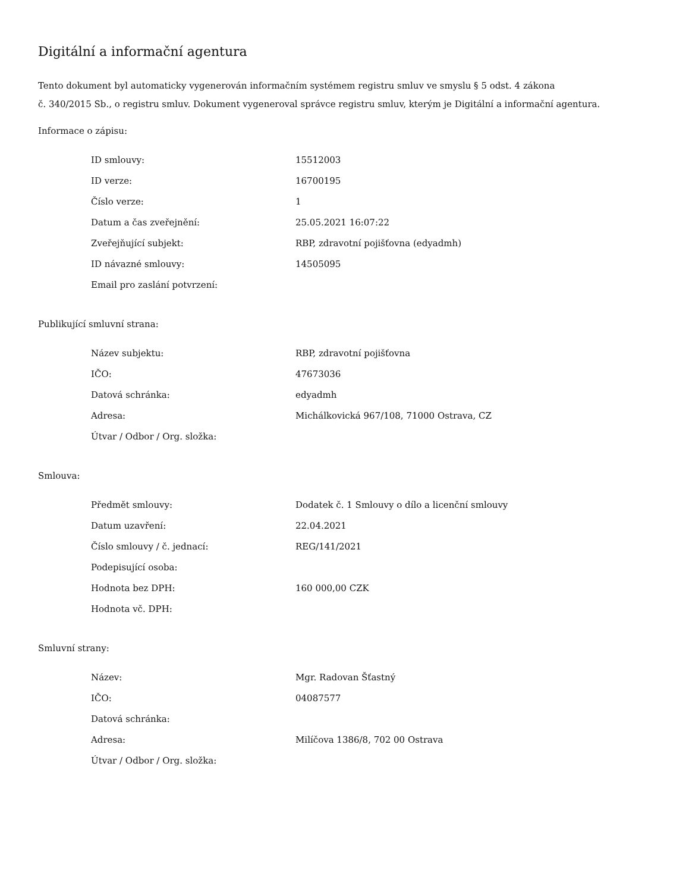Digitální a informační agentura
Tento dokument byl automaticky vygenerován informačním systémem registru smluv ve smyslu § 5 odst. 4 zákona
č. 340/2015 Sb., o registru smluv. Dokument vygeneroval správce registru smluv, kterým je Digitální a informační agentura.
Informace o zápisu:
| ID smlouvy: | 15512003 |
| ID verze: | 16700195 |
| Číslo verze: | 1 |
| Datum a čas zveřejnění: | 25.05.2021 16:07:22 |
| Zveřejňující subjekt: | RBP, zdravotní pojišťovna (edyadmh) |
| ID návazné smlouvy: | 14505095 |
| Email pro zaslání potvrzení: | |
Publikující smluvní strana:
| Název subjektu: | RBP, zdravotní pojišťovna |
| IČO: | 47673036 |
| Datová schránka: | edyadmh |
| Adresa: | Michálkovická 967/108, 71000 Ostrava, CZ |
| Útvar / Odbor / Org. složka: | |
Smlouva:
| Předmět smlouvy: | Dodatek č. 1 Smlouvy o dílo a licenční smlouvy |
| Datum uzavření: | 22.04.2021 |
| Číslo smlouvy / č. jednací: | REG/141/2021 |
| Podepisující osoba: | |
| Hodnota bez DPH: | 160 000,00 CZK |
| Hodnota vč. DPH: | |
Smluvní strany:
| Název: | Mgr. Radovan Šťastný |
| IČO: | 04087577 |
| Datová schránka: | |
| Adresa: | Milíčova 1386/8, 702 00 Ostrava |
| Útvar / Odbor / Org. složka: | |